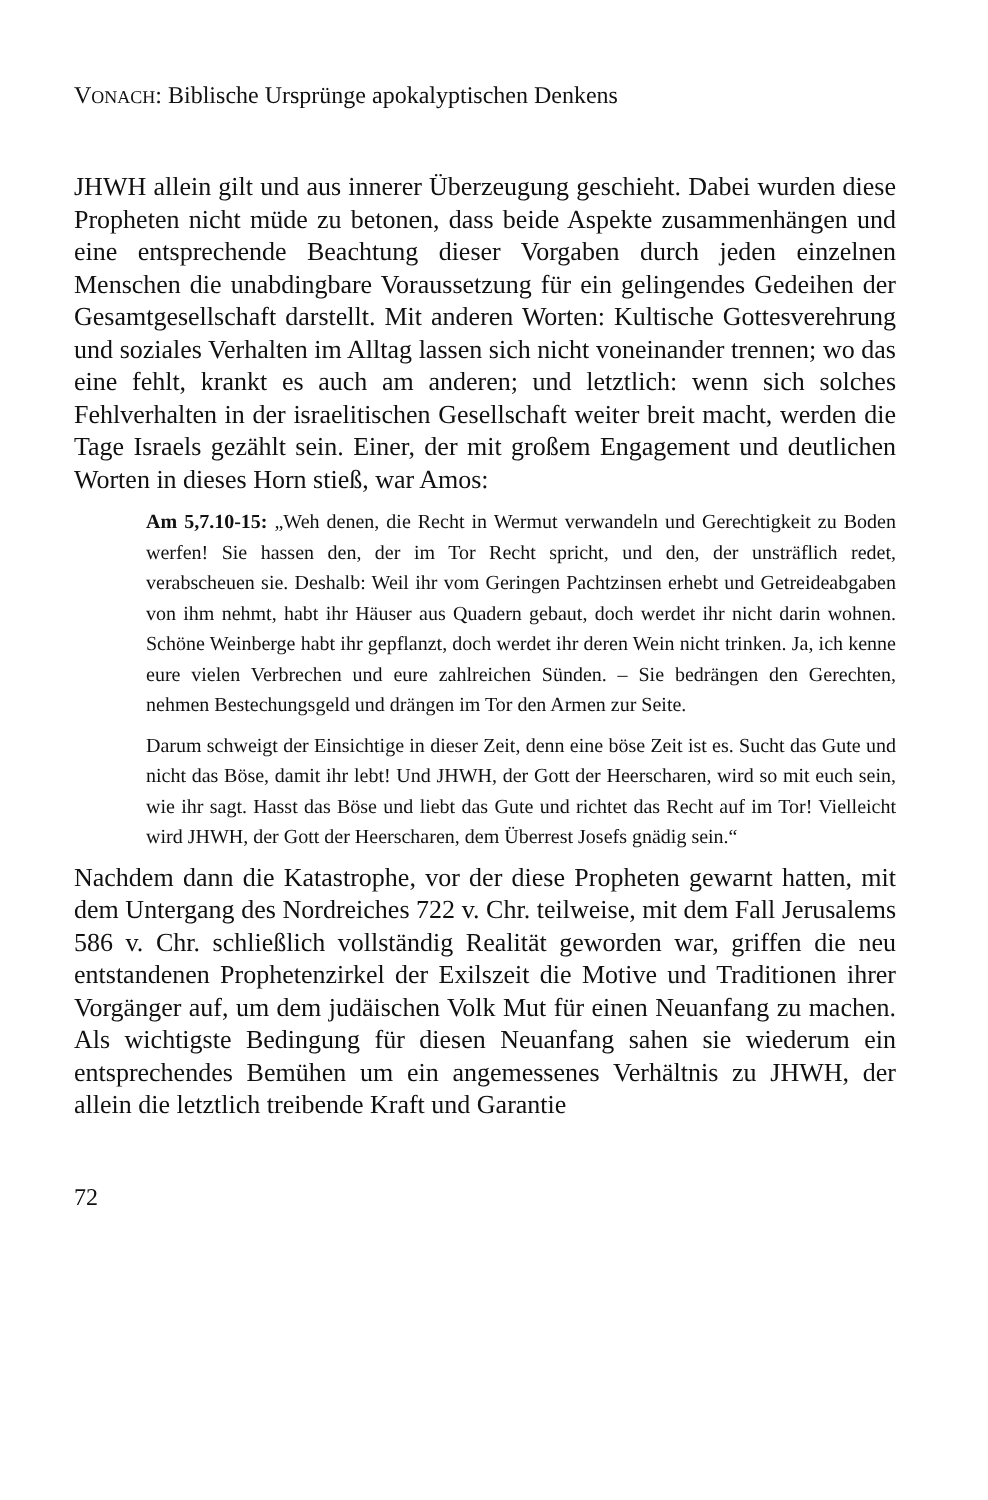VONACH: Biblische Ursprünge apokalyptischen Denkens
JHWH allein gilt und aus innerer Überzeugung geschieht. Dabei wurden diese Propheten nicht müde zu betonen, dass beide Aspekte zusammenhängen und eine entsprechende Beachtung dieser Vorgaben durch jeden einzelnen Menschen die unabdingbare Voraussetzung für ein gelingendes Gedeihen der Gesamtgesellschaft darstellt. Mit anderen Worten: Kultische Gottesverehrung und soziales Verhalten im Alltag lassen sich nicht voneinander trennen; wo das eine fehlt, krankt es auch am anderen; und letztlich: wenn sich solches Fehlverhalten in der israelitischen Gesellschaft weiter breit macht, werden die Tage Israels gezählt sein. Einer, der mit großem Engagement und deutlichen Worten in dieses Horn stieß, war Amos:
Am 5,7.10-15: „Weh denen, die Recht in Wermut verwandeln und Gerechtigkeit zu Boden werfen! Sie hassen den, der im Tor Recht spricht, und den, der unsträflich redet, verabscheuen sie. Deshalb: Weil ihr vom Geringen Pachtzinsen erhebt und Getreideabgaben von ihm nehmt, habt ihr Häuser aus Quadern gebaut, doch werdet ihr nicht darin wohnen. Schöne Weinberge habt ihr gepflanzt, doch werdet ihr deren Wein nicht trinken. Ja, ich kenne eure vielen Verbrechen und eure zahlreichen Sünden. – Sie bedrängen den Gerechten, nehmen Bestechungsgeld und drängen im Tor den Armen zur Seite.
Darum schweigt der Einsichtige in dieser Zeit, denn eine böse Zeit ist es. Sucht das Gute und nicht das Böse, damit ihr lebt! Und JHWH, der Gott der Heerscharen, wird so mit euch sein, wie ihr sagt. Hasst das Böse und liebt das Gute und richtet das Recht auf im Tor! Vielleicht wird JHWH, der Gott der Heerscharen, dem Überrest Josefs gnädig sein.“
Nachdem dann die Katastrophe, vor der diese Propheten gewarnt hatten, mit dem Untergang des Nordreiches 722 v. Chr. teilweise, mit dem Fall Jerusalems 586 v. Chr. schließlich vollständig Realität geworden war, griffen die neu entstandenen Prophetenzirkel der Exilszeit die Motive und Traditionen ihrer Vorgänger auf, um dem judäischen Volk Mut für einen Neuanfang zu machen. Als wichtigste Bedingung für diesen Neuanfang sahen sie wiederum ein entsprechendes Bemühen um ein angemessenes Verhältnis zu JHWH, der allein die letztlich treibende Kraft und Garantie
72